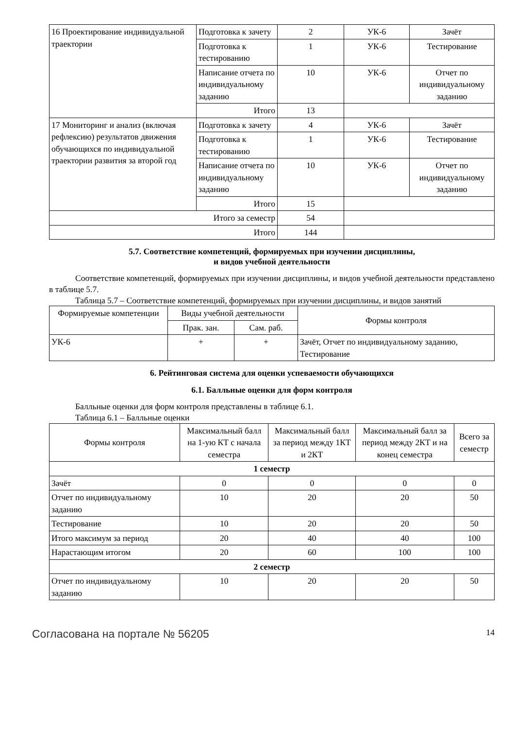| 16 Проектирование индивидуальной траектории | Подготовка к зачету | 2 | УК-6 | Зачёт |
| | Подготовка к тестированию | 1 | УК-6 | Тестирование |
| | Написание отчета по индивидуальному заданию | 10 | УК-6 | Отчет по индивидуальному заданию |
| | Итого | 13 | | |
| 17 Мониторинг и анализ (включая рефлексию) результатов движения обучающихся по индивидуальной траектории развития за второй год | Подготовка к зачету | 4 | УК-6 | Зачёт |
| | Подготовка к тестированию | 1 | УК-6 | Тестирование |
| | Написание отчета по индивидуальному заданию | 10 | УК-6 | Отчет по индивидуальному заданию |
| | Итого | 15 | | |
| Итого за семестр | | 54 | | |
| Итого | | 144 | | |
5.7. Соответствие компетенций, формируемых при изучении дисциплины,
и видов учебной деятельности
Соответствие компетенций, формируемых при изучении дисциплины, и видов учебной деятельности представлено в таблице 5.7.
Таблица 5.7 – Соответствие компетенций, формируемых при изучении дисциплины, и видов занятий
| Формируемые компетенции | Виды учебной деятельности | | Формы контроля |
| --- | --- | --- | --- |
| | Прак. зан. | Сам. раб. | |
| УК-6 | + | + | Зачёт, Отчет по индивидуальному заданию, Тестирование |
6. Рейтинговая система для оценки успеваемости обучающихся
6.1. Балльные оценки для форм контроля
Балльные оценки для форм контроля представлены в таблице 6.1.
Таблица 6.1 – Балльные оценки
| Формы контроля | Максимальный балл на 1-ую КТ с начала семестра | Максимальный балл за период между 1КТ и 2КТ | Максимальный балл за период между 2КТ и на конец семестра | Всего за семестр |
| --- | --- | --- | --- | --- |
| 1 семестр | | | | |
| Зачёт | 0 | 0 | 0 | 0 |
| Отчет по индивидуальному заданию | 10 | 20 | 20 | 50 |
| Тестирование | 10 | 20 | 20 | 50 |
| Итого максимум за период | 20 | 40 | 40 | 100 |
| Нарастающим итогом | 20 | 60 | 100 | 100 |
| 2 семестр | | | | |
| Отчет по индивидуальному заданию | 10 | 20 | 20 | 50 |
Согласована на портале № 56205 14